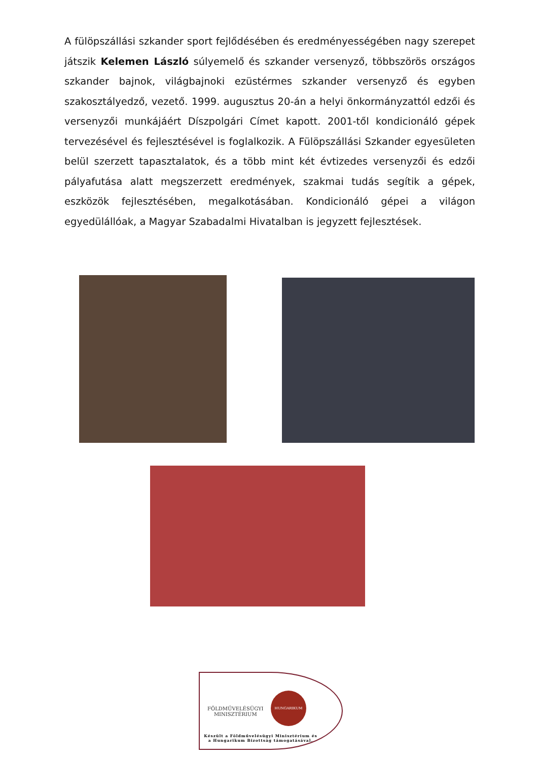A fülöpszállási szkander sport fejlődésében és eredményességében nagy szerepet játszik Kelemen László súlyemelő és szkander versenyző, többszörös országos szkander bajnok, világbajnoki ezüstérmes szkander versenyző és egyben szakosztályedző, vezető. 1999. augusztus 20-án a helyi önkormányzattól edzői és versenyzői munkájáért Díszpolgári Címet kapott. 2001-től kondicionáló gépek tervezésével és fejlesztésével is foglalkozik. A Fülöpszállási Szkander egyesületen belül szerzett tapasztalatok, és a több mint két évtizedes versenyzői és edzői pályafutása alatt megszerzett eredmények, szakmai tudás segítik a gépek, eszközök fejlesztésében, megalkotásában. Kondicionáló gépei a világon egyedülállóak, a Magyar Szabadalmi Hivatalban is jegyzett fejlesztések.
FÖLDMŰVELÉSÜGYI
MINISZTÉRIUM
HUNGARIKUM
Készült a Földművelésügyi Minisztérium és a Hungarikum Bizottság támogatásával.